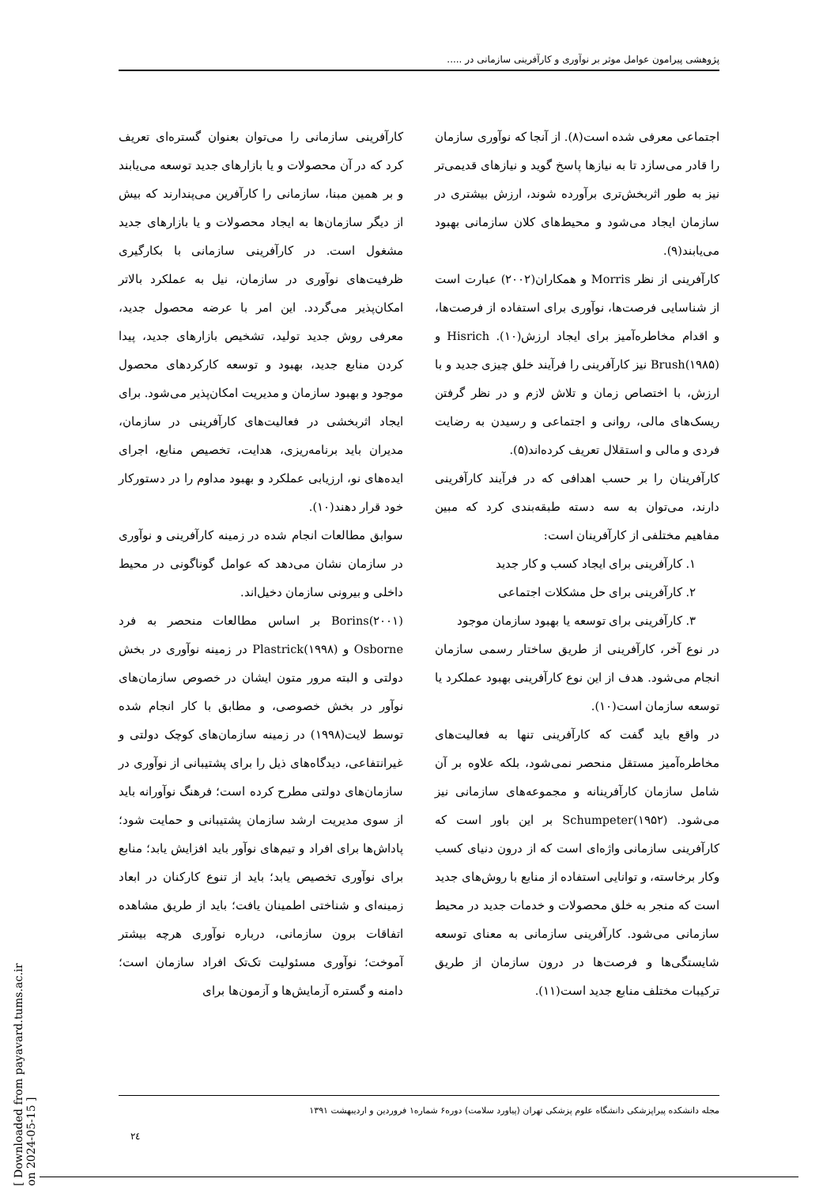پژوهشی پیرامون عوامل موثر بر نوآوری و کارآفرینی سازمانی در .....
اجتماعی معرفی شده است(۸). از آنجا که نوآوری سازمان را قادر می‌سازد تا به نیازها پاسخ گوید و نیازهای قدیمی‌تر نیز به طور اثربخش‌تری برآورده شوند، ارزش بیشتری در سازمان ایجاد می‌شود و محیط‌های کلان سازمانی بهبود می‌یابند(۹).
کارآفرینی از نظر Morris و همکاران(۲۰۰۲) عبارت است از شناسایی فرصت‌ها، نوآوری برای استفاده از فرصت‌ها، و اقدام مخاطره‌آمیز برای ایجاد ارزش(۱۰). Hisrich و Brush(۱۹۸۵) نیز کارآفرینی را فرآیند خلق چیزی جدید و با ارزش، با اختصاص زمان و تلاش لازم و در نظر گرفتن ریسک‌های مالی، روانی و اجتماعی و رسیدن به رضایت فردی و مالی و استقلال تعریف کرده‌اند(۵).
کارآفرینان را بر حسب اهدافی که در فرآیند کارآفرینی دارند، می‌توان به سه دسته طبقه‌بندی کرد که مبین مفاهیم مختلفی از کارآفرینان است:
۱. کارآفرینی برای ایجاد کسب و کار جدید
۲. کارآفرینی برای حل مشکلات اجتماعی
۳. کارآفرینی برای توسعه یا بهبود سازمان موجود
در نوع آخر، کارآفرینی از طریق ساختار رسمی سازمان انجام می‌شود. هدف از این نوع کارآفرینی بهبود عملکرد یا توسعه سازمان است(۱۰).
در واقع باید گفت که کارآفرینی تنها به فعالیت‌های مخاطره‌آمیز مستقل منحصر نمی‌شود، بلکه علاوه بر آن شامل سازمان کارآفرینانه و مجموعه‌های سازمانی نیز می‌شود. Schumpeter(۱۹۵۲) بر این باور است که کارآفرینی سازمانی واژه‌ای است که از درون دنیای کسب وکار برخاسته، و توانایی استفاده از منابع با روش‌های جدید است که منجر به خلق محصولات و خدمات جدید در محیط سازمانی می‌شود. کارآفرینی سازمانی به معنای توسعه شایستگی‌ها و فرصت‌ها در درون سازمان از طریق ترکیبات مختلف منابع جدید است(۱۱).
کارآفرینی سازمانی را می‌توان بعنوان گستره‌ای تعریف کرد که در آن محصولات و یا بازارهای جدید توسعه می‌یابند و بر همین مبنا، سازمانی را کارآفرین می‌پندارند که بیش از دیگر سازمان‌ها به ایجاد محصولات و یا بازارهای جدید مشغول است. در کارآفرینی سازمانی با بکارگیری ظرفیت‌های نوآوری در سازمان، نیل به عملکرد بالاتر امکان‌پذیر می‌گردد. این امر با عرضه محصول جدید، معرفی روش جدید تولید، تشخیص بازارهای جدید، پیدا کردن منابع جدید، بهبود و توسعه کارکردهای محصول موجود و بهبود سازمان و مدیریت امکان‌پذیر می‌شود. برای ایجاد اثربخشی در فعالیت‌های کارآفرینی در سازمان، مدیران باید برنامه‌ریزی، هدایت، تخصیص منابع، اجرای ایده‌های نو، ارزیابی عملکرد و بهبود مداوم را در دستورکار خود قرار دهند(۱۰).
سوابق مطالعات انجام شده در زمینه کارآفرینی و نوآوری در سازمان نشان می‌دهد که عوامل گوناگونی در محیط داخلی و بیرونی سازمان دخیل‌اند.
Borins(۲۰۰۱) بر اساس مطالعات منحصر به فرد Osborne و Plastrick(۱۹۹۸) در زمینه نوآوری در بخش دولتی و البته مرور متون ایشان در خصوص سازمان‌های نوآور در بخش خصوصی، و مطابق با کار انجام شده توسط لایت(۱۹۹۸) در زمینه سازمان‌های کوچک دولتی و غیرانتفاعی، دیدگاه‌های ذیل را برای پشتیبانی از نوآوری در سازمان‌های دولتی مطرح کرده است؛ فرهنگ نوآورانه باید از سوی مدیریت ارشد سازمان پشتیبانی و حمایت شود؛ پاداش‌ها برای افراد و تیم‌های نوآور باید افزایش یابد؛ منابع برای نوآوری تخصیص یابد؛ باید از تنوع کارکنان در ابعاد زمینه‌ای و شناختی اطمینان یافت؛ باید از طریق مشاهده اتفاقات برون سازمانی، درباره نوآوری هرچه بیشتر آموخت؛ نوآوری مسئولیت تک‌تک افراد سازمان است؛ دامنه و گستره آزمایش‌ها و آزمون‌ها برای
مجله دانشکده پیراپزشکی دانشگاه علوم پزشکی تهران (پیاورد سلامت) دوره۶ شماره۱ فروردین و اردیبهشت ۱۳۹۱
۲٤
[ Downloaded from payavard.tums.ac.ir on 2024-05-15 ]